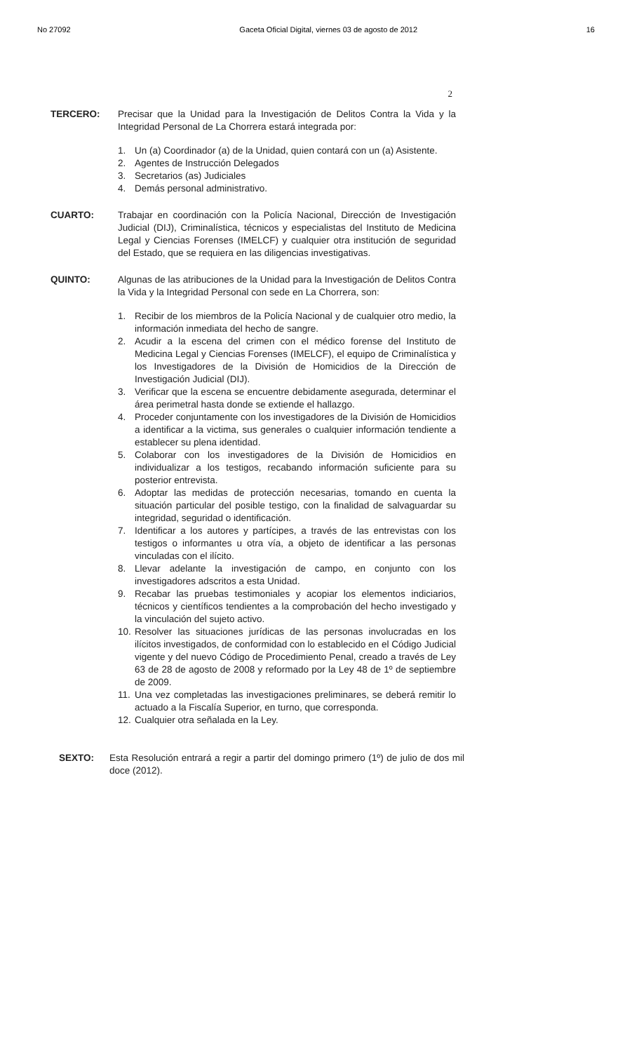No 27092 Gaceta Oficial Digital, viernes 03 de agosto de 2012 16
2
TERCERO: Precisar que la Unidad para la Investigación de Delitos Contra la Vida y la Integridad Personal de La Chorrera estará integrada por:
1. Un (a) Coordinador (a) de la Unidad, quien contará con un (a) Asistente.
2. Agentes de Instrucción Delegados
3. Secretarios (as) Judiciales
4. Demás personal administrativo.
CUARTO: Trabajar en coordinación con la Policía Nacional, Dirección de Investigación Judicial (DIJ), Criminalística, técnicos y especialistas del Instituto de Medicina Legal y Ciencias Forenses (IMELCF) y cualquier otra institución de seguridad del Estado, que se requiera en las diligencias investigativas.
QUINTO: Algunas de las atribuciones de la Unidad para la Investigación de Delitos Contra la Vida y la Integridad Personal con sede en La Chorrera, son:
1. Recibir de los miembros de la Policía Nacional y de cualquier otro medio, la información inmediata del hecho de sangre.
2. Acudir a la escena del crimen con el médico forense del Instituto de Medicina Legal y Ciencias Forenses (IMELCF), el equipo de Criminalística y los Investigadores de la División de Homicidios de la Dirección de Investigación Judicial (DIJ).
3. Verificar que la escena se encuentre debidamente asegurada, determinar el área perimetral hasta donde se extiende el hallazgo.
4. Proceder conjuntamente con los investigadores de la División de Homicidios a identificar a la victima, sus generales o cualquier información tendiente a establecer su plena identidad.
5. Colaborar con los investigadores de la División de Homicidios en individualizar a los testigos, recabando información suficiente para su posterior entrevista.
6. Adoptar las medidas de protección necesarias, tomando en cuenta la situación particular del posible testigo, con la finalidad de salvaguardar su integridad, seguridad o identificación.
7. Identificar a los autores y partícipes, a través de las entrevistas con los testigos o informantes u otra vía, a objeto de identificar a las personas vinculadas con el ilícito.
8. Llevar adelante la investigación de campo, en conjunto con los investigadores adscritos a esta Unidad.
9. Recabar las pruebas testimoniales y acopiar los elementos indiciarios, técnicos y científicos tendientes a la comprobación del hecho investigado y la vinculación del sujeto activo.
10. Resolver las situaciones jurídicas de las personas involucradas en los ilícitos investigados, de conformidad con lo establecido en el Código Judicial vigente y del nuevo Código de Procedimiento Penal, creado a través de Ley 63 de 28 de agosto de 2008 y reformado por la Ley 48 de 1º de septiembre de 2009.
11. Una vez completadas las investigaciones preliminares, se deberá remitir lo actuado a la Fiscalía Superior, en turno, que corresponda.
12. Cualquier otra señalada en la Ley.
SEXTO: Esta Resolución entrará a regir a partir del domingo primero (1º) de julio de dos mil doce (2012).